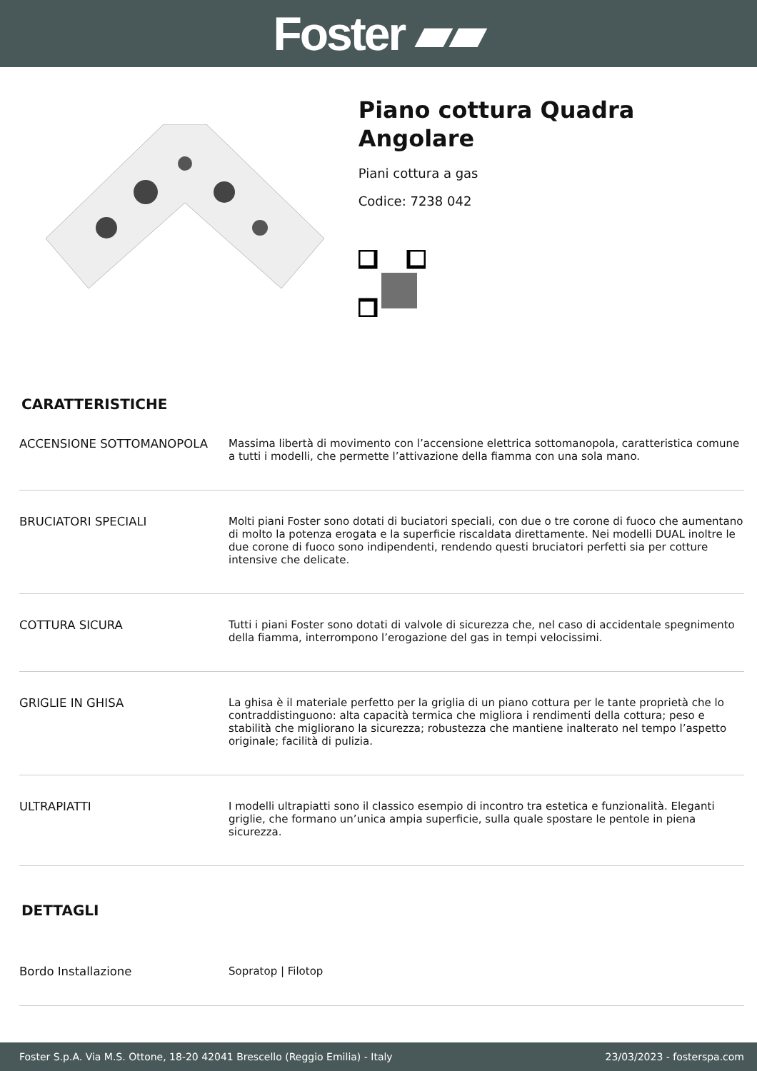Foster ▰▰
Piano cottura Quadra Angolare
Piani cottura a gas
Codice: 7238 042
CARATTERISTICHE
| ACCENSIONE SOTTOMANOPOLA | Massima libertà di movimento con l’accensione elettrica sottomanopola, caratteristica comune a tutti i modelli, che permette l’attivazione della fiamma con una sola mano. |
| BRUCIATORI SPECIALI | Molti piani Foster sono dotati di buciatori speciali, con due o tre corone di fuoco che aumentano di molto la potenza erogata e la superficie riscaldata direttamente. Nei modelli DUAL inoltre le due corone di fuoco sono indipendenti, rendendo questi bruciatori perfetti sia per cotture intensive che delicate. |
| COTTURA SICURA | Tutti i piani Foster sono dotati di valvole di sicurezza che, nel caso di accidentale spegnimento della fiamma, interrompono l’erogazione del gas in tempi velocissimi. |
| GRIGLIE IN GHISA | La ghisa è il materiale perfetto per la griglia di un piano cottura per le tante proprietà che lo contraddistinguono: alta capacità termica che migliora i rendimenti della cottura; peso e stabilità che migliorano la sicurezza; robustezza che mantiene inalterato nel tempo l’aspetto originale; facilità di pulizia. |
| ULTRAPIATTI | I modelli ultrapiatti sono il classico esempio di incontro tra estetica e funzionalità. Eleganti griglie, che formano un’unica ampia superficie, sulla quale spostare le pentole in piena sicurezza. |
DETTAGLI
| Bordo Installazione | Sopratop / Filotop |
Foster S.p.A. Via M.S. Ottone, 18-20 42041 Brescello (Reggio Emilia) - Italy 23/03/2023 - fosterspa.com